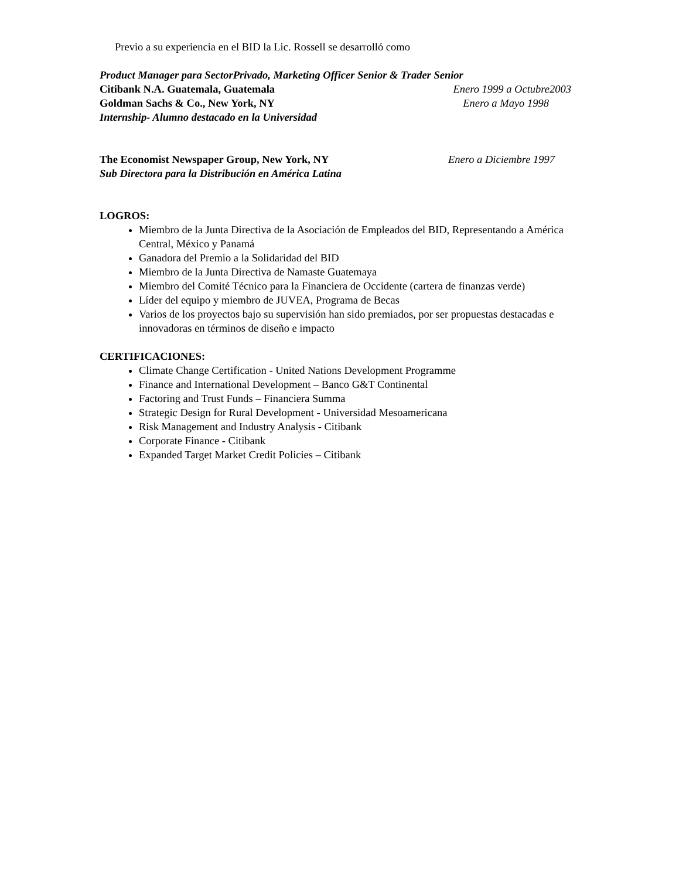Previo a su experiencia en el BID la Lic. Rossell se desarrolló como
Product Manager para SectorPrivado, Marketing Officer Senior & Trader Senior
Citibank N.A. Guatemala, Guatemala Enero 1999 a Octubre2003
Goldman Sachs & Co., New York, NY Enero a Mayo 1998
Internship- Alumno destacado en la Universidad
The Economist Newspaper Group, New York, NY Enero a Diciembre 1997
Sub Directora para la Distribución en América Latina
LOGROS:
Miembro de la Junta Directiva de la Asociación de Empleados del BID, Representando a América Central, México y Panamá
Ganadora del Premio a la Solidaridad del BID
Miembro de la Junta Directiva de Namaste Guatemaya
Miembro del Comité Técnico para la Financiera de Occidente (cartera de finanzas verde)
Líder del equipo y miembro de JUVEA, Programa de Becas
Varios de los proyectos bajo su supervisión han sido premiados, por ser propuestas destacadas e innovadoras en términos de diseño e impacto
CERTIFICACIONES:
Climate Change Certification - United Nations Development Programme
Finance and International Development – Banco G&T Continental
Factoring and Trust Funds – Financiera Summa
Strategic Design for Rural Development - Universidad Mesoamericana
Risk Management and Industry Analysis - Citibank
Corporate Finance - Citibank
Expanded Target Market Credit Policies – Citibank